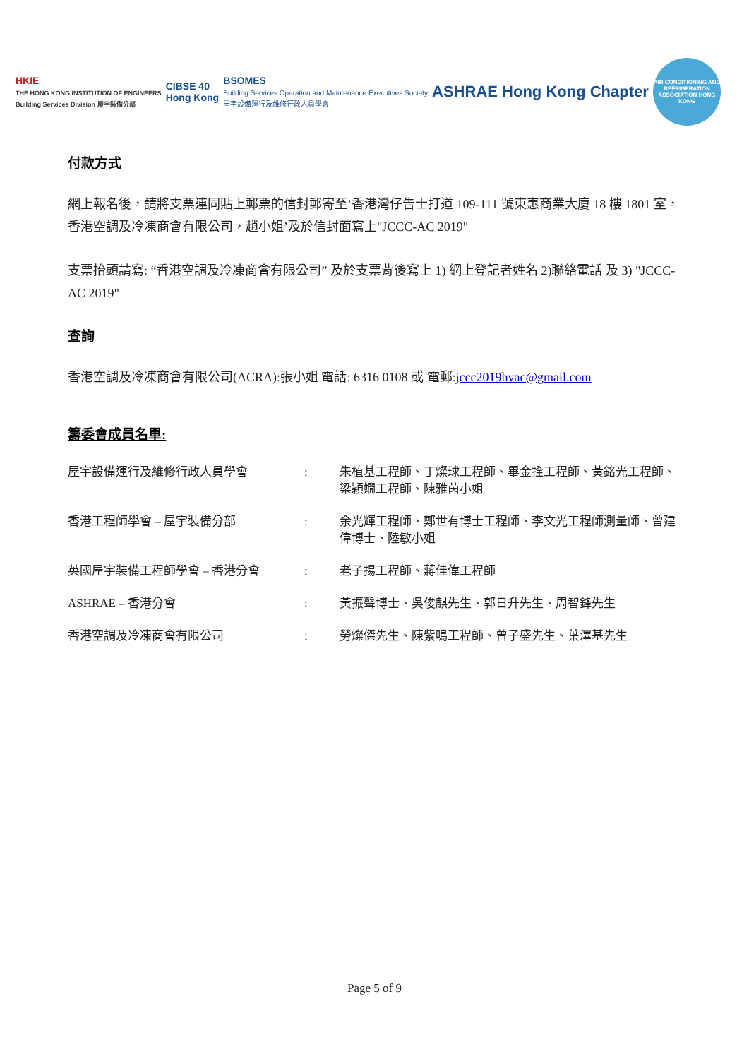HKIE
THE HONG KONG INSTITUTION OF ENGINEERS
Building Services Division 屋宇裝備分部
CIBSE 40
Hong Kong
BSOMES
Building Services Operation and Maintenance Executives Society
屋宇設備運行及維修行政人員學會
ASHRAE Hong Kong Chapter
AIR CONDITIONING AND REFRIGERATION ASSOCIATION HONG KONG
付款方式
網上報名後，請將支票連同貼上郵票的信封郵寄至’香港灣仔告士打道 109-111 號東惠商業大廈 18 樓 1801 室，香港空調及冷凍商會有限公司，趙小姐’及於信封面寫上"JCCC-AC 2019"
支票抬頭請寫: “香港空調及冷凍商會有限公司” 及於支票背後寫上 1) 網上登記者姓名 2)聯絡電話 及 3) "JCCC-AC 2019"
查詢
香港空調及冷凍商會有限公司(ACRA):張小姐 電話: 6316 0108 或 電郵:jccc2019hvac@gmail.com
籌委會成員名單:
| 屋宇設備運行及維修行政人員學會 | : | 朱植基工程師、丁燦球工程師、畢金拴工程師、黃銘光工程師、梁穎嫺工程師、陳雅茵小姐 |
| 香港工程師學會 – 屋宇裝備分部 | : | 余光輝工程師、鄭世有博士工程師、李文光工程師測量師、曾建偉博士、陸敏小姐 |
| 英國屋宇裝備工程師學會 – 香港分會 | : | 老子揚工程師、蔣佳偉工程師 |
| ASHRAE – 香港分會 | : | 黃振聲博士、吳俊麒先生、郭日升先生、周智鋒先生 |
| 香港空調及冷凍商會有限公司 | : | 勞燦傑先生、陳紫鳴工程師、曾子盛先生、葉澤基先生 |
Page 5 of 9